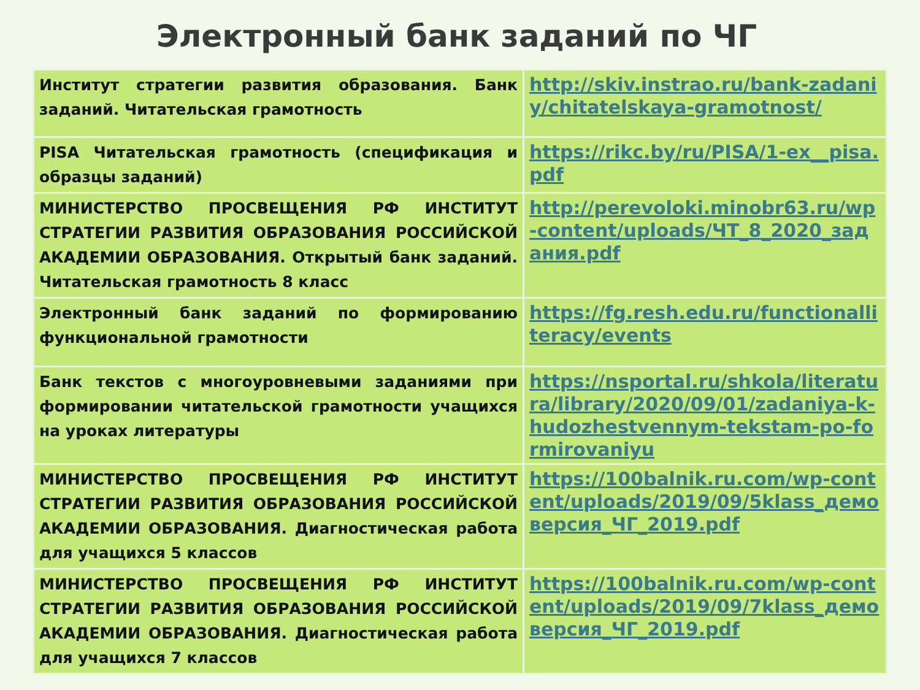Электронный банк заданий по ЧГ
| Институт стратегии развития образования. Банк заданий. Читательская грамотность | http://skiv.instrao.ru/bank-zadaniy/chitatelskaya-gramotnost/ |
| PISA Читательская грамотность (спецификация и образцы заданий) | https://rikc.by/ru/PISA/1-ex__pisa.pdf |
| МИНИСТЕРСТВО ПРОСВЕЩЕНИЯ РФ ИНСТИТУТ СТРАТЕГИИ РАЗВИТИЯ ОБРАЗОВАНИЯ РОССИЙСКОЙ АКАДЕМИИ ОБРАЗОВАНИЯ. Открытый банк заданий. Читательская грамотность 8 класс | http://perevoloki.minobr63.ru/wp-content/uploads/ЧТ_8_2020_задания.pdf |
| Электронный банк заданий по формированию функциональной грамотности | https://fg.resh.edu.ru/functionalliteracy/events |
| Банк текстов с многоуровневыми заданиями при формировании читательской грамотности учащихся на уроках литературы | https://nsportal.ru/shkola/literatura/library/2020/09/01/zadaniya-k-hudozhestvennym-tekstam-po-formirovaniyu |
| МИНИСТЕРСТВО ПРОСВЕЩЕНИЯ РФ ИНСТИТУТ СТРАТЕГИИ РАЗВИТИЯ ОБРАЗОВАНИЯ РОССИЙСКОЙ АКАДЕМИИ ОБРАЗОВАНИЯ. Диагностическая работа для учащихся 5 классов | https://100balnik.ru.com/wp-content/uploads/2019/09/5klass_демоверсия_ЧГ_2019.pdf |
| МИНИСТЕРСТВО ПРОСВЕЩЕНИЯ РФ ИНСТИТУТ СТРАТЕГИИ РАЗВИТИЯ ОБРАЗОВАНИЯ РОССИЙСКОЙ АКАДЕМИИ ОБРАЗОВАНИЯ. Диагностическая работа для учащихся 7 классов | https://100balnik.ru.com/wp-content/uploads/2019/09/7klass_демоверсия_ЧГ_2019.pdf |